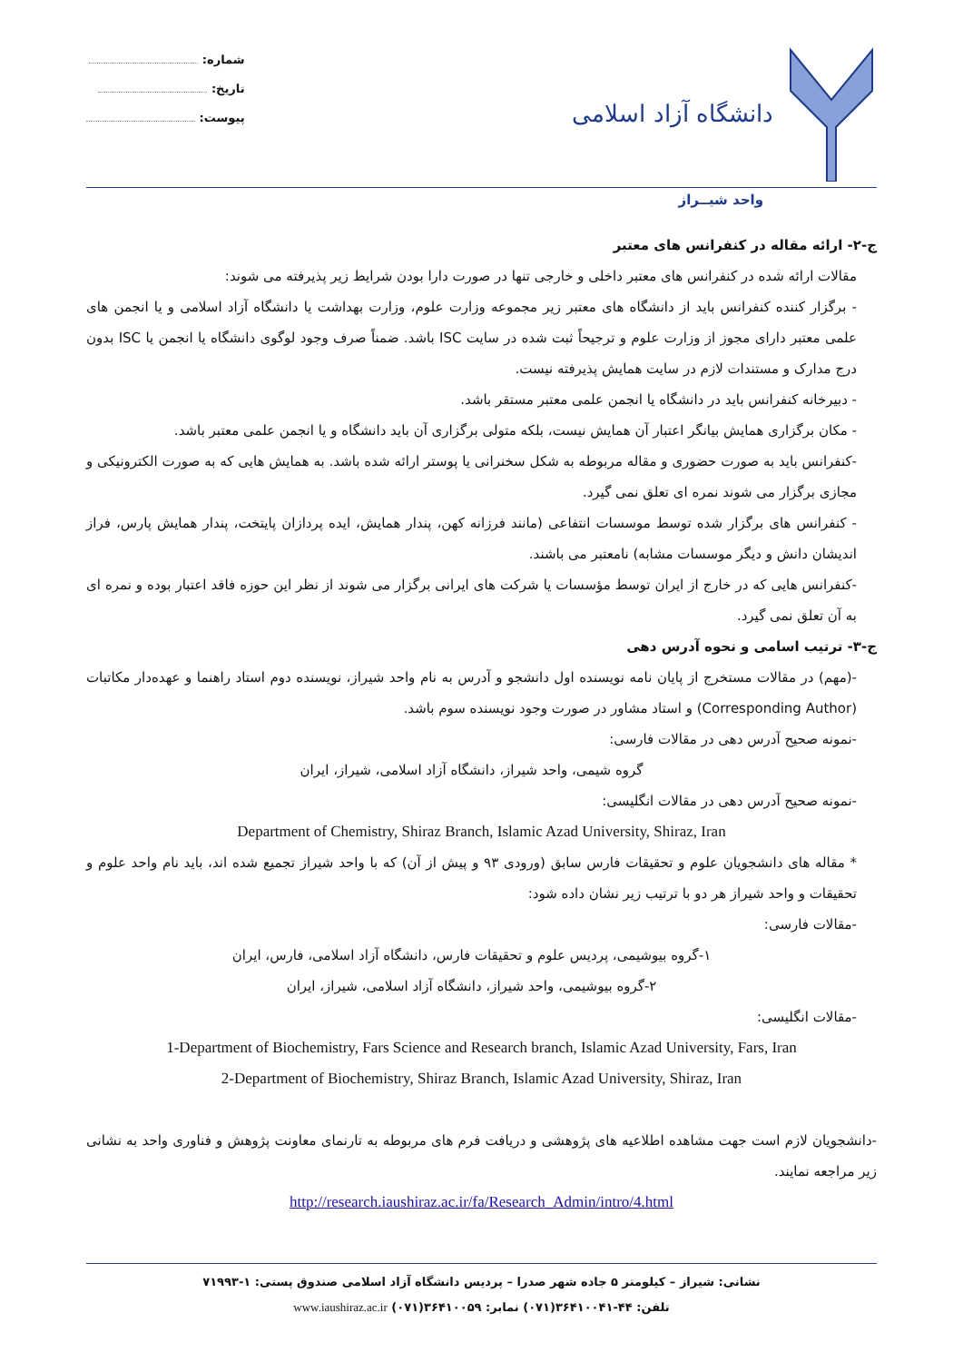دانشگاه آزاد اسلامی
شماره:
تاریخ:
پیوست:
واحد شیــراز
ج-۲- ارائه مقاله در کنفرانس های معتبر
مقالات ارائه شده در کنفرانس های معتبر داخلی و خارجی تنها در صورت دارا بودن شرایط زیر پذیرفته می شوند:
- برگزار کننده کنفرانس باید از دانشگاه های معتبر زیر مجموعه وزارت علوم، وزارت بهداشت یا دانشگاه آزاد اسلامی و یا انجمن های علمی معتبر دارای مجوز از وزارت علوم و ترجیحاً ثبت شده در سایت ISC باشد. ضمناً صرف وجود لوگوی دانشگاه یا انجمن یا ISC بدون درج مدارک و مستندات لازم در سایت همایش پذیرفته نیست.
- دبیرخانه کنفرانس باید در دانشگاه یا انجمن علمی معتبر مستقر باشد.
- مکان برگزاری همایش بیانگر اعتبار آن همایش نیست، بلکه متولی برگزاری آن باید دانشگاه و یا انجمن علمی معتبر باشد.
-کنفرانس باید به صورت حضوری و مقاله مربوطه به شکل سخنرانی یا پوستر ارائه شده باشد. به همایش هایی که به صورت الکترونیکی و مجازی برگزار می شوند نمره ای تعلق نمی گیرد.
- کنفرانس های برگزار شده توسط موسسات انتفاعی (مانند فرزانه کهن، پندار همایش، ایده پردازان پایتخت، پندار همایش پارس، فراز اندیشان دانش و دیگر موسسات مشابه) نامعتبر می باشند.
-کنفرانس هایی که در خارج از ایران توسط مؤسسات یا شرکت های ایرانی برگزار می شوند از نظر این حوزه فاقد اعتبار بوده و نمره ای به آن تعلق نمی گیرد.
ج-۳- ترتیب اسامی و نحوه آدرس دهی
-(مهم) در مقالات مستخرج از پایان نامه نویسنده اول دانشجو و آدرس به نام واحد شیراز، نویسنده دوم استاد راهنما و عهده‌دار مکاتبات (Corresponding Author) و استاد مشاور در صورت وجود نویسنده سوم باشد.
-نمونه صحیح آدرس دهی در مقالات فارسی:
گروه شیمی، واحد شیراز، دانشگاه آزاد اسلامی، شیراز، ایران
-نمونه صحیح آدرس دهی در مقالات انگلیسی:
Department of Chemistry, Shiraz Branch, Islamic Azad University, Shiraz, Iran
* مقاله های دانشجویان علوم و تحقیقات فارس سابق (ورودی ۹۳ و پیش از آن) که با واحد شیراز تجمیع شده اند، باید نام واحد علوم و تحقیقات و واحد شیراز هر دو با ترتیب زیر نشان داده شود:
-مقالات فارسی:
۱-گروه بیوشیمی، پردیس علوم و تحقیقات فارس، دانشگاه آزاد اسلامی، فارس، ایران
۲-گروه بیوشیمی، واحد شیراز، دانشگاه آزاد اسلامی، شیراز، ایران
-مقالات انگلیسی:
1-Department of Biochemistry, Fars Science and Research branch, Islamic Azad University, Fars, Iran
2-Department of Biochemistry, Shiraz Branch, Islamic Azad University, Shiraz, Iran
-دانشجویان لازم است جهت مشاهده اطلاعیه های پژوهشی و دریافت فرم های مربوطه به تارنمای معاونت پژوهش و فناوری واحد به نشانی زیر مراجعه نمایند.
http://research.iaushiraz.ac.ir/fa/Research_Admin/intro/4.html
نشانی: شیراز – کیلومتر ۵ جاده شهر صدرا – پردیس دانشگاه آزاد اسلامی صندوق پستی: ۱-۷۱۹۹۳
تلفن: ۴۴-۳۶۴۱۰۰۴۱(۰۷۱) نمابر: ۳۶۴۱۰۰۵۹(۰۷۱) www.iaushiraz.ac.ir